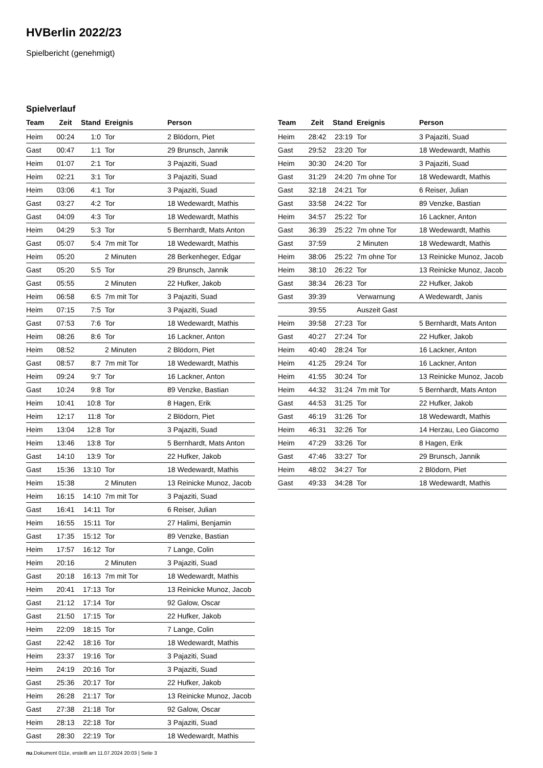HVBerlin 2022/23
Spielbericht (genehmigt)
Spielverlauf
| Team | Zeit | Stand | Ereignis | Person |
| --- | --- | --- | --- | --- |
| Heim | 00:24 | 1:0 | Tor | 2 Blödorn, Piet |
| Gast | 00:47 | 1:1 | Tor | 29 Brunsch, Jannik |
| Heim | 01:07 | 2:1 | Tor | 3 Pajaziti, Suad |
| Heim | 02:21 | 3:1 | Tor | 3 Pajaziti, Suad |
| Heim | 03:06 | 4:1 | Tor | 3 Pajaziti, Suad |
| Gast | 03:27 | 4:2 | Tor | 18 Wedewardt, Mathis |
| Gast | 04:09 | 4:3 | Tor | 18 Wedewardt, Mathis |
| Heim | 04:29 | 5:3 | Tor | 5 Bernhardt, Mats Anton |
| Gast | 05:07 | 5:4 | 7m mit Tor | 18 Wedewardt, Mathis |
| Heim | 05:20 | | 2 Minuten | 28 Berkenheger, Edgar |
| Gast | 05:20 | 5:5 | Tor | 29 Brunsch, Jannik |
| Gast | 05:55 | | 2 Minuten | 22 Hufker, Jakob |
| Heim | 06:58 | 6:5 | 7m mit Tor | 3 Pajaziti, Suad |
| Heim | 07:15 | 7:5 | Tor | 3 Pajaziti, Suad |
| Gast | 07:53 | 7:6 | Tor | 18 Wedewardt, Mathis |
| Heim | 08:26 | 8:6 | Tor | 16 Lackner, Anton |
| Heim | 08:52 | | 2 Minuten | 2 Blödorn, Piet |
| Gast | 08:57 | 8:7 | 7m mit Tor | 18 Wedewardt, Mathis |
| Heim | 09:24 | 9:7 | Tor | 16 Lackner, Anton |
| Gast | 10:24 | 9:8 | Tor | 89 Venzke, Bastian |
| Heim | 10:41 | 10:8 | Tor | 8 Hagen, Erik |
| Heim | 12:17 | 11:8 | Tor | 2 Blödorn, Piet |
| Heim | 13:04 | 12:8 | Tor | 3 Pajaziti, Suad |
| Heim | 13:46 | 13:8 | Tor | 5 Bernhardt, Mats Anton |
| Gast | 14:10 | 13:9 | Tor | 22 Hufker, Jakob |
| Gast | 15:36 | 13:10 | Tor | 18 Wedewardt, Mathis |
| Heim | 15:38 | | 2 Minuten | 13 Reinicke Munoz, Jacob |
| Heim | 16:15 | 14:10 | 7m mit Tor | 3 Pajaziti, Suad |
| Gast | 16:41 | 14:11 | Tor | 6 Reiser, Julian |
| Heim | 16:55 | 15:11 | Tor | 27 Halimi, Benjamin |
| Gast | 17:35 | 15:12 | Tor | 89 Venzke, Bastian |
| Heim | 17:57 | 16:12 | Tor | 7 Lange, Colin |
| Heim | 20:16 | | 2 Minuten | 3 Pajaziti, Suad |
| Gast | 20:18 | 16:13 | 7m mit Tor | 18 Wedewardt, Mathis |
| Heim | 20:41 | 17:13 | Tor | 13 Reinicke Munoz, Jacob |
| Gast | 21:12 | 17:14 | Tor | 92 Galow, Oscar |
| Gast | 21:50 | 17:15 | Tor | 22 Hufker, Jakob |
| Heim | 22:09 | 18:15 | Tor | 7 Lange, Colin |
| Gast | 22:42 | 18:16 | Tor | 18 Wedewardt, Mathis |
| Heim | 23:37 | 19:16 | Tor | 3 Pajaziti, Suad |
| Heim | 24:19 | 20:16 | Tor | 3 Pajaziti, Suad |
| Gast | 25:36 | 20:17 | Tor | 22 Hufker, Jakob |
| Heim | 26:28 | 21:17 | Tor | 13 Reinicke Munoz, Jacob |
| Gast | 27:38 | 21:18 | Tor | 92 Galow, Oscar |
| Heim | 28:13 | 22:18 | Tor | 3 Pajaziti, Suad |
| Gast | 28:30 | 22:19 | Tor | 18 Wedewardt, Mathis |
| Team | Zeit | Stand | Ereignis | Person |
| --- | --- | --- | --- | --- |
| Heim | 28:42 | 23:19 | Tor | 3 Pajaziti, Suad |
| Gast | 29:52 | 23:20 | Tor | 18 Wedewardt, Mathis |
| Heim | 30:30 | 24:20 | Tor | 3 Pajaziti, Suad |
| Gast | 31:29 | 24:20 | 7m ohne Tor | 18 Wedewardt, Mathis |
| Gast | 32:18 | 24:21 | Tor | 6 Reiser, Julian |
| Gast | 33:58 | 24:22 | Tor | 89 Venzke, Bastian |
| Heim | 34:57 | 25:22 | Tor | 16 Lackner, Anton |
| Gast | 36:39 | 25:22 | 7m ohne Tor | 18 Wedewardt, Mathis |
| Gast | 37:59 | | 2 Minuten | 18 Wedewardt, Mathis |
| Heim | 38:06 | 25:22 | 7m ohne Tor | 13 Reinicke Munoz, Jacob |
| Heim | 38:10 | 26:22 | Tor | 13 Reinicke Munoz, Jacob |
| Gast | 38:34 | 26:23 | Tor | 22 Hufker, Jakob |
| Gast | 39:39 | | Verwarnung | A Wedewardt, Janis |
| | 39:55 | | Auszeit Gast | |
| Heim | 39:58 | 27:23 | Tor | 5 Bernhardt, Mats Anton |
| Gast | 40:27 | 27:24 | Tor | 22 Hufker, Jakob |
| Heim | 40:40 | 28:24 | Tor | 16 Lackner, Anton |
| Heim | 41:25 | 29:24 | Tor | 16 Lackner, Anton |
| Heim | 41:55 | 30:24 | Tor | 13 Reinicke Munoz, Jacob |
| Heim | 44:32 | 31:24 | 7m mit Tor | 5 Bernhardt, Mats Anton |
| Gast | 44:53 | 31:25 | Tor | 22 Hufker, Jakob |
| Gast | 46:19 | 31:26 | Tor | 18 Wedewardt, Mathis |
| Heim | 46:31 | 32:26 | Tor | 14 Herzau, Leo Giacomo |
| Heim | 47:29 | 33:26 | Tor | 8 Hagen, Erik |
| Gast | 47:46 | 33:27 | Tor | 29 Brunsch, Jannik |
| Heim | 48:02 | 34:27 | Tor | 2 Blödorn, Piet |
| Gast | 49:33 | 34:28 | Tor | 18 Wedewardt, Mathis |
nu.Dokument 011e, erstellt am 11.07.2024 20:03 | Seite 3